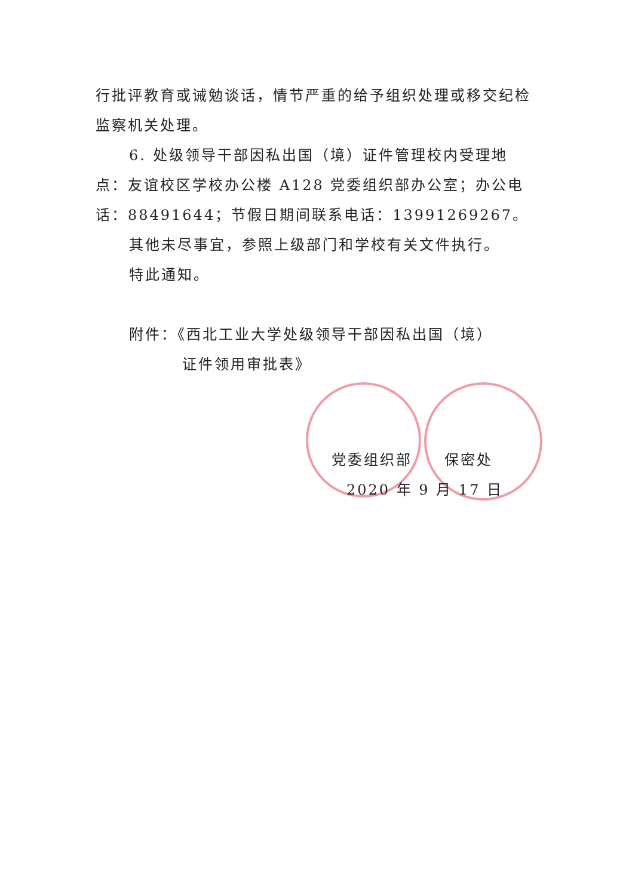行批评教育或诫勉谈话，情节严重的给予组织处理或移交纪检监察机关处理。
6. 处级领导干部因私出国（境）证件管理校内受理地点：友谊校区学校办公楼 A128 党委组织部办公室；办公电话：88491644；节假日期间联系电话：13991269267。
其他未尽事宜，参照上级部门和学校有关文件执行。
特此通知。
附件：《西北工业大学处级领导干部因私出国（境）
证件领用审批表》
党委组织部　　保密处
2020 年 9 月 17 日